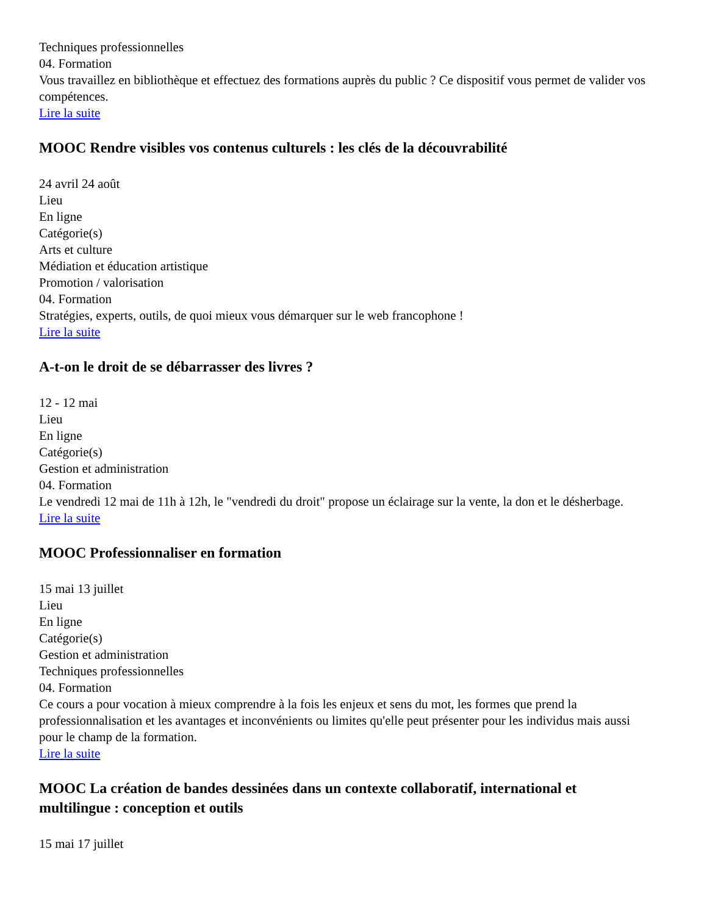Techniques professionnelles
04. Formation
Vous travaillez en bibliothèque et effectuez des formations auprès du public ? Ce dispositif vous permet de valider vos compétences.
Lire la suite
MOOC Rendre visibles vos contenus culturels : les clés de la découvrabilité
24 avril 24 août
Lieu
En ligne
Catégorie(s)
Arts et culture
Médiation et éducation artistique
Promotion / valorisation
04. Formation
Stratégies, experts, outils, de quoi mieux vous démarquer sur le web francophone !
Lire la suite
A-t-on le droit de se débarrasser des livres ?
12 - 12 mai
Lieu
En ligne
Catégorie(s)
Gestion et administration
04. Formation
Le vendredi 12 mai de 11h à 12h, le "vendredi du droit" propose un éclairage sur la vente, la don et le désherbage.
Lire la suite
MOOC Professionnaliser en formation
15 mai 13 juillet
Lieu
En ligne
Catégorie(s)
Gestion et administration
Techniques professionnelles
04. Formation
Ce cours a pour vocation à mieux comprendre à la fois les enjeux et sens du mot, les formes que prend la professionnalisation et les avantages et inconvénients ou limites qu'elle peut présenter pour les individus mais aussi pour le champ de la formation.
Lire la suite
MOOC La création de bandes dessinées dans un contexte collaboratif, international et multilingue : conception et outils
15 mai 17 juillet